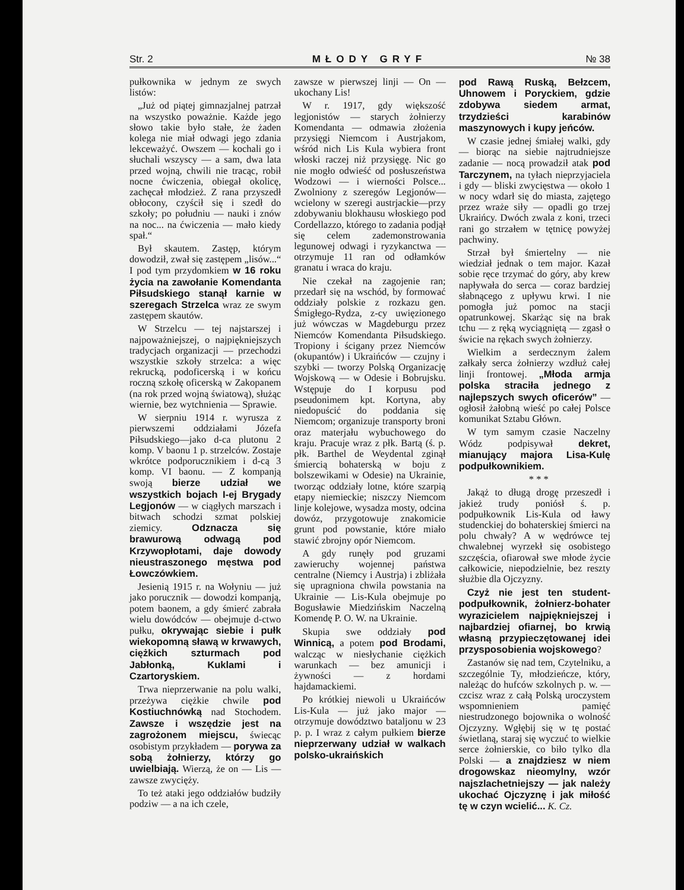Str. 2 MŁODY GRYF № 38
pułkownika w jednym ze swych listów:
„Już od piątej gimnazjalnej patrzał na wszystko poważnie. Każde jego słowo takie było stałe, że żaden kolega nie miał odwagi jego zdania lekceważyć. Owszem — kochali go i słuchali wszyscy — a sam, dwa lata przed wojną, chwili nie tracąc, robił nocne ćwiczenia, obiegał okolicę, zachęcał młodzież. Z rana przyszedł obłocony, czyścił się i szedł do szkoły; po południu — nauki i znów na noc... na ćwiczenia — mało kiedy spał.“
Był skautem. Zastęp, którym dowodził, zwał się zastępem „lisów...“ I pod tym przydomkiem w 16 roku życia na zawołanie Komendanta Piłsudskiego stanął karnie w szeregach Strzelca wraz ze swym zastępem skautów.
W Strzelcu — tej najstarszej i najpoważniejszej, o najpiękniejszych tradycjach organizacji — przechodzi wszystkie szkoły strzelca: a więc rekrucką, podoficerską i w końcu roczną szkołę oficerską w Zakopanem (na rok przed wojną światową), służąc wiernie, bez wytchnienia — Sprawie.
W sierpniu 1914 r. wyrusza z pierwszemi oddziałami Józefa Piłsudskiego—jako d-ca plutonu 2 komp. V baonu 1 p. strzelców. Zostaje wkrótce podporucznikiem i d-cą 3 komp. VI baonu. — Z kompanją swoją bierze udział we wszystkich bojach I-ej Brygady Legjonów — w ciągłych marszach i bitwach schodzi szmat polskiej ziemicy. Odznacza się brawurową odwagą pod Krzywopłotami, daje dowody nieustraszonego męstwa pod Łowczówkiem.
Jesienią 1915 r. na Wołyniu — już jako porucznik — dowodzi kompanją, potem baonem, a gdy śmierć zabrała wielu dowódców — obejmuje d-ctwo pułku, okrywając siebie i pułk wiekopomną sławą w krwawych, ciężkich szturmach pod Jabłonką, Kuklami i Czartoryskiem.
Trwa nieprzerwanie na polu walki, przeżywa ciężkie chwile pod Kostiuchnówką nad Stochodem. Zawsze i wszędzie jest na zagrożonem miejscu, świecąc osobistym przykładem — porywa za sobą żołnierzy, którzy go uwielbiają. Wierzą, że on — Lis — zawsze zwycięży.
To też ataki jego oddziałów budziły podziw — a na ich czele,
zawsze w pierwszej linji — On — ukochany Lis!
W r. 1917, gdy większość legjonistów — starych żołnierzy Komendanta — odmawia złożenia przysięgi Niemcom i Austrjakom, wśród nich Lis Kula wybiera front włoski raczej niż przysięgę. Nic go nie mogło odwieść od posłuszeństwa Wodzowi — i wierności Polsce... Zwolniony z szeregów Legjonów— wcielony w szeregi austrjackie—przy zdobywaniu blokhausu włoskiego pod Cordellazzo, którego to zadania podjął się celem zademonstrowania legunowej odwagi i ryzykanctwa — otrzymuje 11 ran od odłamków granatu i wraca do kraju.
Nie czekał na zagojenie ran; przedarł się na wschód, by formować oddziały polskie z rozkazu gen. Śmigłego-Rydza, z-cy uwięzionego już wówczas w Magdeburgu przez Niemców Komendanta Piłsudskiego. Tropiony i ścigany przez Niemców (okupantów) i Ukraińców — czujny i szybki — tworzy Polską Organizację Wojskową — w Odesie i Bobrujsku. Wstępuje do I korpusu pod pseudonimem kpt. Kortyna, aby niedopuścić do poddania się Niemcom; organizuje transporty broni oraz materjału wybuchowego do kraju. Pracuje wraz z płk. Bartą (ś. p. płk. Barthel de Weydental zginął śmiercią bohaterską w boju z bolszewikami w Odesie) na Ukrainie, tworząc oddziały lotne, które szarpią etapy niemieckie; niszczy Niemcom linje kolejowe, wysadza mosty, odcina dowóz, przygotowuje znakomicie grunt pod powstanie, które miało stawić zbrojny opór Niemcom.
A gdy runęły pod gruzami zawieruchy wojennej państwa centralne (Niemcy i Austrja) i zbliżała się upragniona chwila powstania na Ukrainie — Lis-Kula obejmuje po Bogusławie Miedzińskim Naczelną Komendę P. O. W. na Ukrainie.
Skupia swe oddziały pod Winnicą, a potem pod Brodami, walcząc w niesłychanie ciężkich warunkach — bez amunicji i żywności — z hordami hajdamackiemi.
Po krótkiej niewoli u Ukraińców Lis-Kula — już jako major — otrzymuje dowództwo bataljonu w 23 p. p. I wraz z całym pułkiem bierze nieprzerwany udział w walkach polsko-ukraińskich
pod Rawą Ruską, Bełzcem, Uhnowem i Poryckiem, gdzie zdobywa siedem armat, trzydzieści karabinów maszynowych i kupy jeńców.
W czasie jednej śmiałej walki, gdy — biorąc na siebie najtrudniejsze zadanie — nocą prowadził atak pod Tarczynem, na tyłach nieprzyjaciela i gdy — bliski zwycięstwa — około 1 w nocy wdarł się do miasta, zajętego przez wraże siły — opadli go trzej Ukraińcy. Dwóch zwala z koni, trzeci rani go strzałem w tętnicę powyżej pachwiny.
Strzał był śmiertelny — nie wiedział jednak o tem major. Kazał sobie ręce trzymać do góry, aby krew napływała do serca — coraz bardziej słabnącego z upływu krwi. I nie pomogła już pomoc na stacji opatrunkowej. Skarżąc się na brak tchu — z ręką wyciągniętą — zgasł o świcie na rękach swych żołnierzy.
Wielkim a serdecznym żalem załkały serca żołnierzy wzdłuż całej linji frontowej. „Młoda armja polska straciła jednego z najlepszych swych oficerów” — ogłosił żałobną wieść po całej Polsce komunikat Sztabu Główn.
W tym samym czasie Naczelny Wódz podpisywał dekret, mianujący majora Lisa-Kulę podpułkownikiem.
* * *
Jakąż to długą drogę przeszedł i jakież trudy poniósł ś. p. podpułkownik Lis-Kula od ławy studenckiej do bohaterskiej śmierci na polu chwały? A w wędrówce tej chwalebnej wyrzekł się osobistego szczęścia, ofiarował swe młode życie całkowicie, niepodzielnie, bez reszty służbie dla Ojczyzny.
Czyż nie jest ten student-podpułkownik, żołnierz-bohater wyrazicielem najpiękniejszej i najbardziej ofiarnej, bo krwią własną przypieczętowanej idei przysposobienia wojskowego?
Zastanów się nad tem, Czytelniku, a szczególnie Ty, młodzieńcze, który, należąc do hufców szkolnych p. w. — czcisz wraz z całą Polską uroczystem wspomnieniem pamięć niestrudzonego bojownika o wolność Ojczyzny. Wgłębij się w tę postać świetlaną, staraj się wyczuć to wielkie serce żołnierskie, co biło tylko dla Polski — a znajdziesz w niem drogowskaz nieomylny, wzór najszlachetniejszy — jak należy ukochać Ojczyznę i jak miłość tę w czyn wcielić... K. Cz.